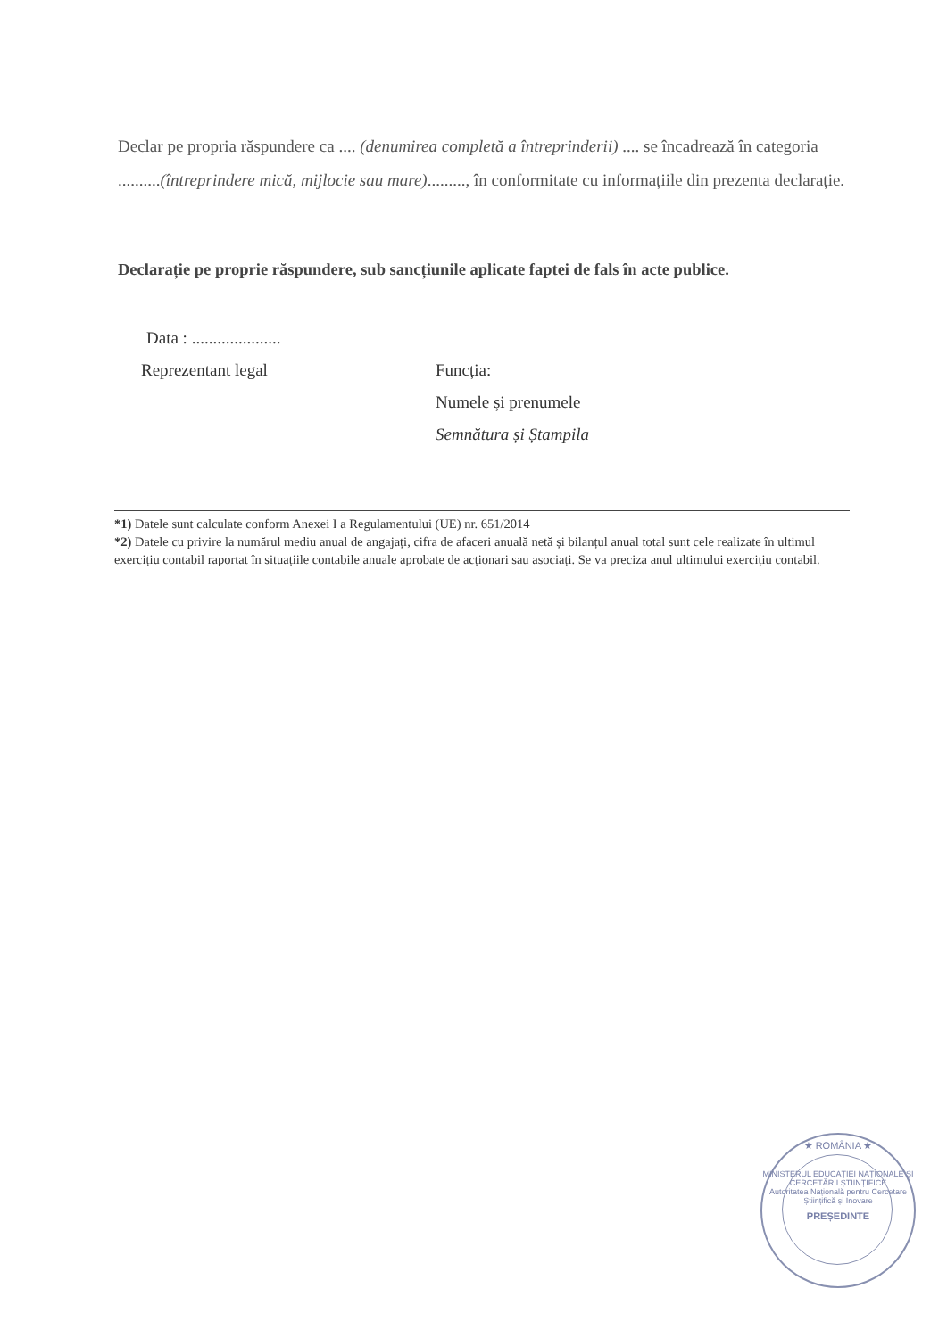Declar pe propria răspundere ca .... (denumirea completă a întreprinderii) .... se încadrează în categoria ..........(întreprindere mică, mijlocie sau mare)........., în conformitate cu informațiile din prezenta declarație.
Declarație pe proprie răspundere, sub sancțiunile aplicate faptei de fals în acte publice.
Data : .....................
Reprezentant legal Funcția:
Numele și prenumele
Semnătura și Ștampila
*1) Datele sunt calculate conform Anexei I a Regulamentului (UE) nr. 651/2014
*2) Datele cu privire la numărul mediu anual de angajați, cifra de afaceri anuală netă și bilanțul anual total sunt cele realizate în ultimul exercițiu contabil raportat în situațiile contabile anuale aprobate de acționari sau asociați. Se va preciza anul ultimului exercițiu contabil.
★ ROMÂNIA ★
MINISTERUL EDUCAȚIEI NAȚIONALE ȘI CERCETĂRII ȘTIINȚIFICE
Autoritatea Națională pentru Cercetare Științifică și Inovare
PREȘEDINTE